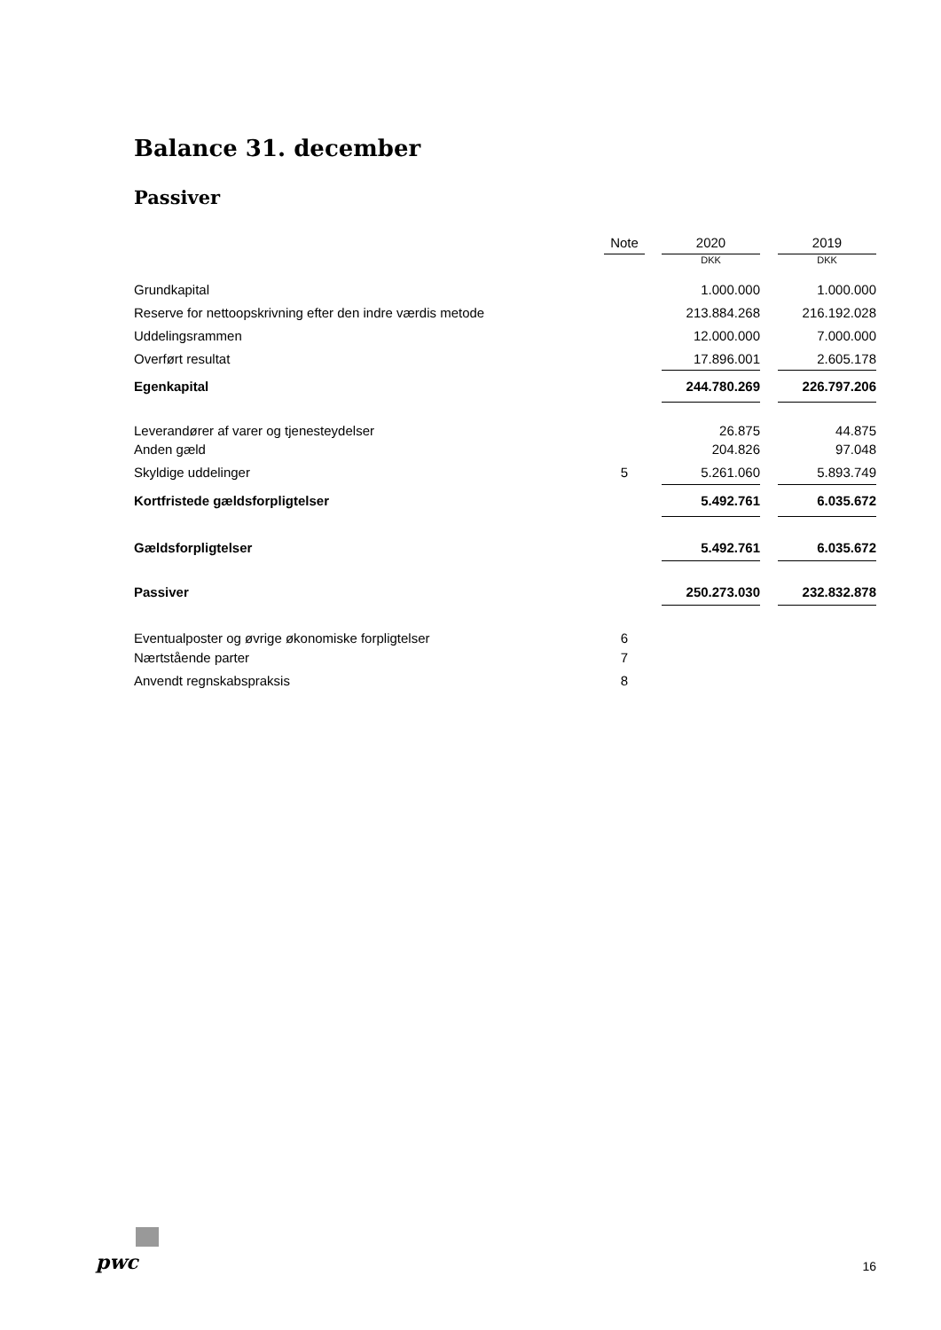Balance 31. december
Passiver
| | Note | | 2020 | | 2019 |
| | | | DKK | | DKK |
| Grundkapital | | | 1.000.000 | | 1.000.000 |
| Reserve for nettoopskrivning efter den indre værdis metode | | | 213.884.268 | | 216.192.028 |
| Uddelingsrammen | | | 12.000.000 | | 7.000.000 |
| Overført resultat | | | 17.896.001 | | 2.605.178 |
| Egenkapital | | | 244.780.269 | | 226.797.206 |
| Leverandører af varer og tjenesteydelser | | | 26.875 | | 44.875 |
| Anden gæld | | | 204.826 | | 97.048 |
| Skyldige uddelinger | 5 | | 5.261.060 | | 5.893.749 |
| Kortfristede gældsforpligtelser | | | 5.492.761 | | 6.035.672 |
| Gældsforpligtelser | | | 5.492.761 | | 6.035.672 |
| Passiver | | | 250.273.030 | | 232.832.878 |
| Eventualposter og øvrige økonomiske forpligtelser | 6 | | | | |
| Nærtstående parter | 7 | | | | |
| Anvendt regnskabspraksis | 8 | | | | |
pwc 16